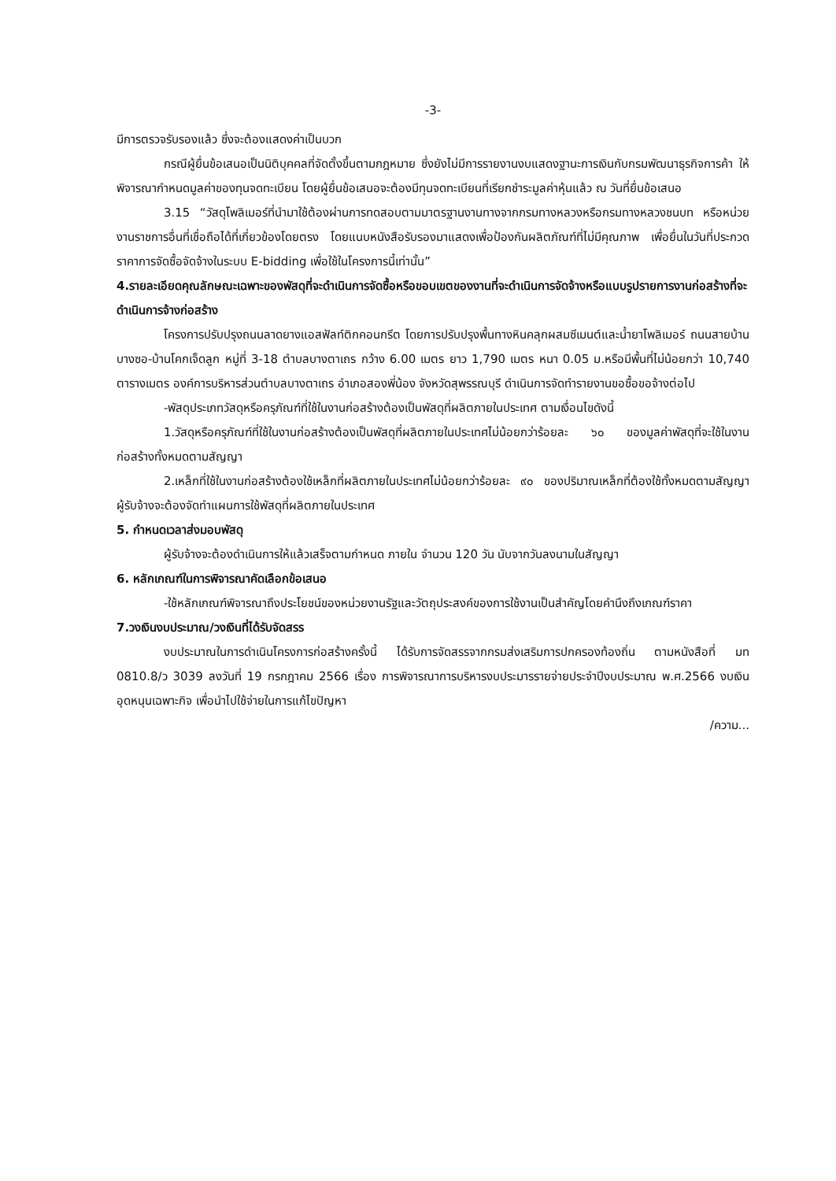-3-
มีการตรวจรับรองแล้ว ซึ่งจะต้องแสดงค่าเป็นบวก
กรณีผู้ยื่นข้อเสนอเป็นนิติบุคคลที่จัดตั้งขึ้นตามกฎหมาย ซึ่งยังไม่มีการรายงานงบแสดงฐานะการเงินกับกรมพัฒนาธุรกิจการค้า ให้พิจารณากำหนดมูลค่าของทุนจดทะเบียน โดยผู้ยื่นข้อเสนอจะต้องมีทุนจดทะเบียนที่เรียกชำระมูลค่าหุ้นแล้ว ณ วันที่ยื่นข้อเสนอ
3.15 “วัสดุโพลิเมอร์ที่นำมาใช้ต้องผ่านการทดสอบตามมาตรฐานงานทางจากกรมทางหลวงหรือกรมทางหลวงชนบท หรือหน่วยงานราชการอื่นที่เชื่อถือได้ที่เกี่ยวข้องโดยตรง โดยแนบหนังสือรับรองมาแสดงเพื่อป้องกันผลิตภัณฑ์ที่ไม่มีคุณภาพ เพื่อยื่นในวันที่ประกวดราคาการจัดซื้อจัดจ้างในระบบ E-bidding เพื่อใช้ในโครงการนี้เท่านั้น”
4.รายละเอียดคุณลักษณะเฉพาะของพัสดุที่จะดำเนินการจัดซื้อหรือขอบเขตของงานที่จะดำเนินการจัดจ้างหรือแบบรูปรายการงานก่อสร้างที่จะดำเนินการจ้างก่อสร้าง
โครงการปรับปรุงถนนลาดยางแอสฟัลท์ติกคอนกรีต โดยการปรับปรุงพื้นทางหินคลุกผสมซีเมนต์และน้ำยาโพลิเมอร์ ถนนสายบ้านบางซอ-บ้านโคกเจ็ดลูก หมู่ที่ 3-18 ตำบลบางตาเถร กว้าง 6.00 เมตร ยาว 1,790 เมตร หนา 0.05 ม.หรือมีพื้นที่ไม่น้อยกว่า 10,740 ตารางเมตร องค์การบริหารส่วนตำบลบางตาเถร อำเภอสองพี่น้อง จังหวัดสุพรรณบุรี ดำเนินการจัดทำรายงานขอซื้อขอจ้างต่อไป
-พัสดุประเภทวัสดุหรือครุภัณฑ์ที่ใช้ในงานก่อสร้างต้องเป็นพัสดุที่ผลิตภายในประเทศ ตามเงื่อนไขดังนี้
1.วัสดุหรือครุภัณฑ์ที่ใช้ในงานก่อสร้างต้องเป็นพัสดุที่ผลิตภายในประเทศไม่น้อยกว่าร้อยละ ๖๐ ของมูลค่าพัสดุที่จะใช้ในงานก่อสร้างทั้งหมดตามสัญญา
2.เหล็กที่ใช้ในงานก่อสร้างต้องใช้เหล็กที่ผลิตภายในประเทศไม่น้อยกว่าร้อยละ ๙๐ ของปริมาณเหล็กที่ต้องใช้ทั้งหมดตามสัญญาผู้รับจ้างจะต้องจัดทำแผนการใช้พัสดุที่ผลิตภายในประเทศ
5. กำหนดเวลาส่งมอบพัสดุ
ผู้รับจ้างจะต้องดำเนินการให้แล้วเสร็จตามกำหนด ภายใน จำนวน 120 วัน นับจากวันลงนามในสัญญา
6. หลักเกณฑ์ในการพิจารณาคัดเลือกข้อเสนอ
-ใช้หลักเกณฑ์พิจารณาถึงประโยชน์ของหน่วยงานรัฐและวัตถุประสงค์ของการใช้งานเป็นสำคัญโดยคำนึงถึงเกณฑ์ราคา
7.วงเงินงบประมาณ/วงเงินที่ได้รับจัดสรร
งบประมาณในการดำเนินโครงการก่อสร้างครั้งนี้ ได้รับการจัดสรรจากกรมส่งเสริมการปกครองท้องถิ่น ตามหนังสือที่ มท 0810.8/ว 3039 ลงวันที่ 19 กรกฎาคม 2566 เรื่อง การพิจารณาการบริหารงบประมารรายจ่ายประจำปีงบประมาณ พ.ศ.2566 งบเงินอุดหนุนเฉพาะกิจ เพื่อนำไปใช้จ่ายในการแก้ไขปัญหา
/ความ...